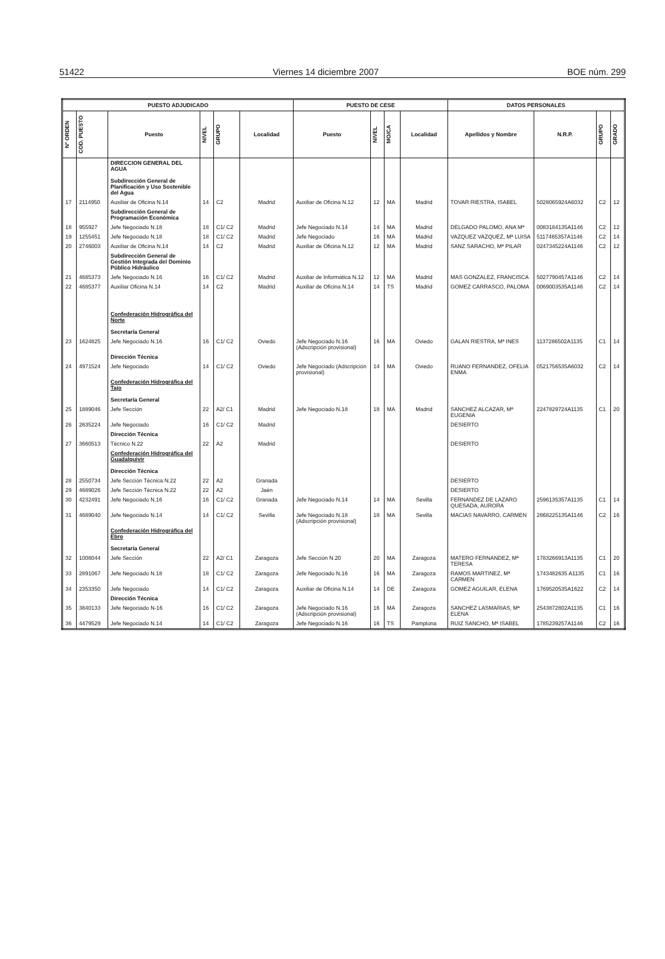51422 Viernes 14 diciembre 2007 BOE núm. 299
| PUESTO ADJUDICADO | | | | | | PUESTO DE CESE | | | | DATOS PERSONALES | | | |
| --- | --- | --- | --- | --- | --- | --- | --- | --- | --- | --- | --- | --- | --- |
| Nº ORDEN | COD. PUESTO | Puesto | NIVEL | GRUPO | Localidad | Puesto | NIVEL | MO/CA | Localidad | Apellidos y Nombre | N.R.P. | GRUPO | GRADO |
| | | DIRECCION GENERAL DEL AGUA Subdirección General de Planificación y Uso Sostenible del Agua | | | | | | | | | | | |
| 17 | 2114950 | Auxiliar de Oficina N.14 | 14 | C2 | Madrid | Auxiliar de Oficina N.12 | 12 | MA | Madrid | TOVAR RIESTRA, ISABEL | 5028065924A6032 | C2 | 12 |
| | | Subdirección General de Programación Económica | | | | | | | | | | | |
| 18 | 955927 | Jefe Negociado N.18 | 18 | C1/ C2 | Madrid | Jefe Negociado N.14 | 14 | MA | Madrid | DELGADO PALOMO, ANA Mª | 0083184135A1146 | C2 | 12 |
| 19 | 1255451 | Jefe Negociado N.18 | 18 | C1/ C2 | Madrid | Jefe Negociado | 16 | MA | Madrid | VAZQUEZ VAZQUEZ, Mª LUISA | 5117465357A1146 | C2 | 14 |
| 20 | 2746003 | Auxiliar de Oficina N.14 | 14 | C2 | Madrid | Auxiliar de Oficina N.12 | 12 | MA | Madrid | SANZ SARACHO, Mª PILAR | 0247345224A1146 | C2 | 12 |
| | | Subdirección General de Gestión Integrada del Dominio Público Hidráulico | | | | | | | | | | | |
| 21 | 4685373 | Jefe Negociado N.16 | 16 | C1/ C2 | Madrid | Auxiliar de Informática N.12 | 12 | MA | Madrid | MAS GONZALEZ, FRANCISCA | 5027790457A1146 | C2 | 14 |
| 22 | 4685377 | Auxiliar Oficina N.14 | 14 | C2 | Madrid | Auxiliar de Oficina N.14 | 14 | TS | Madrid | GOMEZ CARRASCO, PALOMA | 0069003535A1146 | C2 | 14 |
| | | Confederación Hidrográfica del Norte Secretaría General | | | | | | | | | | | |
| 23 | 1624825 | Jefe Negociado N.16 | 16 | C1/ C2 | Oviedo | Jefe Negociado N.16 (Adscripción provisional) | 16 | MA | Oviedo | GALAN RIESTRA, Mª INES | 1137286502A1135 | C1 | 14 |
| | | Dirección Técnica | | | | | | | | | | | |
| 24 | 4971524 | Jefe Negociado | 14 | C1/ C2 | Oviedo | Jefe Negociado (Adscripción provisional) | 14 | MA | Oviedo | RUANO FERNANDEZ, OFELIA ENMA | 0521756535A6032 | C2 | 14 |
| | | Confederación Hidrográfica del Tajo Secretaría General | | | | | | | | | | | |
| 25 | 1889046 | Jefe Sección | 22 | A2/ C1 | Madrid | Jefe Negociado N.18 | 18 | MA | Madrid | SANCHEZ ALCAZAR, Mª EUGENIA | 2247829724A1135 | C1 | 20 |
| 26 | 2635224 | Jefe Negociado | 16 | C1/ C2 | Madrid | | | | | DESIERTO | | | |
| | | Dirección Técnica | | | | | | | | | | | |
| 27 | 3660513 | Técnico N.22 | 22 | A2 | Madrid | | | | | DESIERTO | | | |
| | | Confederación Hidrográfica del Guadalquivir Dirección Técnica | | | | | | | | | | | |
| 28 | 2550734 | Jefe Sección Técnica N.22 | 22 | A2 | Granada | | | | | DESIERTO | | | |
| 29 | 4689026 | Jefe Sección Técnica N.22 | 22 | A2 | Jaén | | | | | DESIERTO | | | |
| 30 | 4232491 | Jefe Negociado N.16 | 16 | C1/ C2 | Granada | Jefe Negociado N.14 | 14 | MA | Sevilla | FERNANDEZ DE LAZARO QUESADA, AURORA | 2596135357A1135 | C1 | 14 |
| 31 | 4689040 | Jefe Negociado N.14 | 14 | C1/ C2 | Sevilla | Jefe Negociado N.18 (Adscripción provisional) | 18 | MA | Sevilla | MACIAS NAVARRO, CARMEN | 2868225135A1146 | C2 | 16 |
| | | Confederación Hidrográfica del Ebro Secretaría General | | | | | | | | | | | |
| 32 | 1008044 | Jefe Sección | 22 | A2/ C1 | Zaragoza | Jefe Sección N.20 | 20 | MA | Zaragoza | MATERO FERNANDEZ, Mª TERESA | 1783266913A1135 | C1 | 20 |
| 33 | 2891067 | Jefe Negociado N.18 | 18 | C1/ C2 | Zaragoza | Jefe Negociado N.16 | 16 | MA | Zaragoza | RAMOS MARTINEZ, Mª CARMEN | 1743482635 A1135 | C1 | 16 |
| 34 | 2353350 | Jefe Negociado | 14 | C1/ C2 | Zaragoza | Auxiliar de Oficina N.14 | 14 | DE | Zaragoza | GOMEZ AGUILAR, ELENA | 1769520535A1622 | C2 | 14 |
| | | Dirección Técnica | | | | | | | | | | | |
| 35 | 3840133 | Jefe Negociado N-16 | 16 | C1/ C2 | Zaragoza | Jefe Negociado N.16 (Adscripción provisional) | 16 | MA | Zaragoza | SANCHEZ LASMARIAS, Mª ELENA | 2543872802A1135 | C1 | 16 |
| 36 | 4479529 | Jefe Negociado N.14 | 14 | C1/ C2 | Zaragoza | Jefe Negociado N.16 | 16 | TS | Pamplona | RUIZ SANCHO, Mª ISABEL | 1785239257A1146 | C2 | 16 |